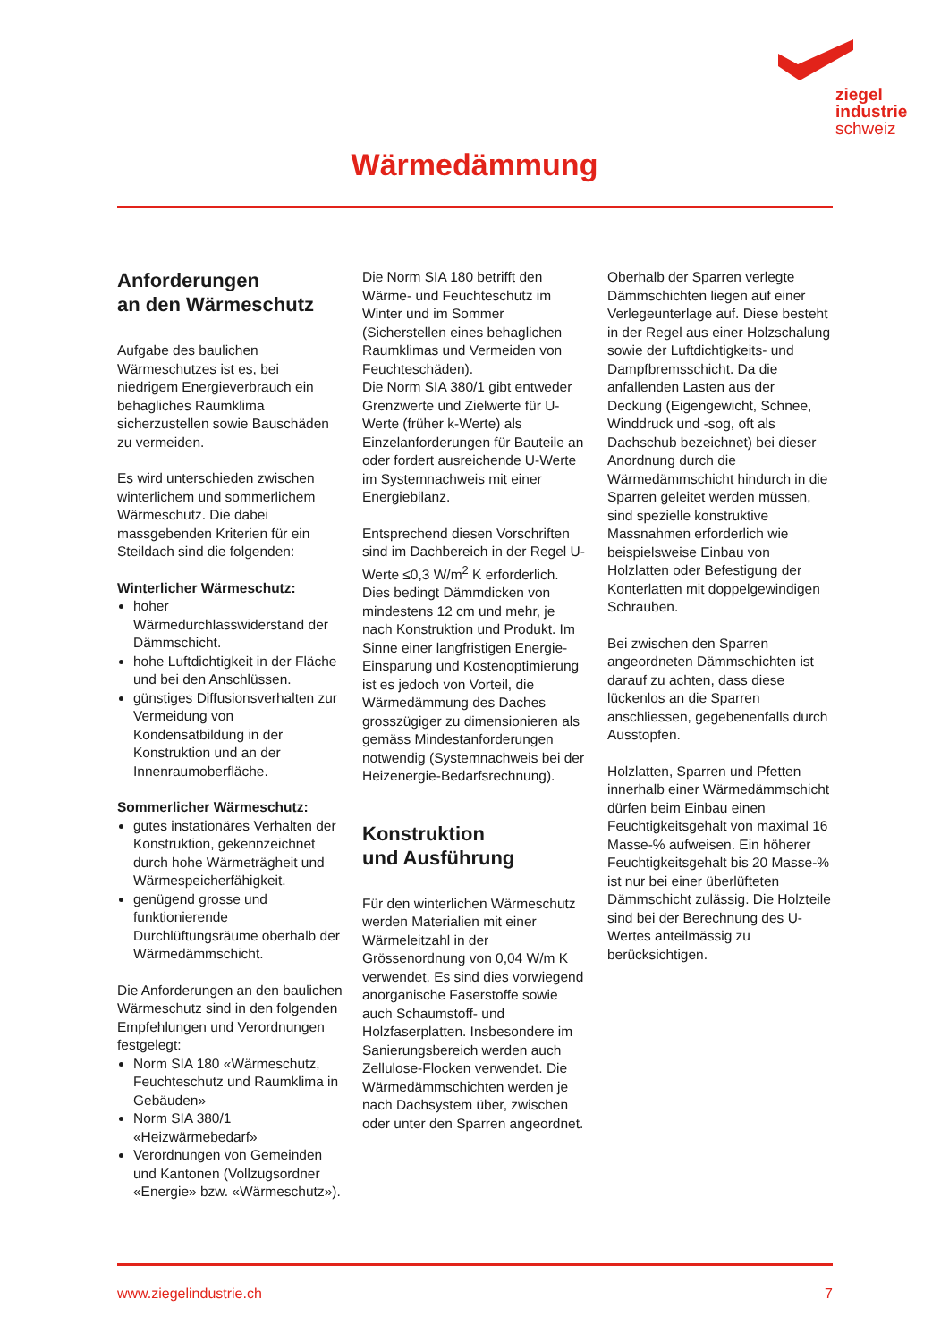ziegel
industrie
schweiz
Wärmedämmung
Anforderungen
an den Wärmeschutz
Aufgabe des baulichen Wärmeschutzes ist es, bei niedrigem Energieverbrauch ein behagliches Raumklima sicherzustellen sowie Bauschäden zu vermeiden.
Es wird unterschieden zwischen winterlichem und sommerlichem Wärmeschutz. Die dabei massgebenden Kriterien für ein Steildach sind die folgenden:
Winterlicher Wärmeschutz:
hoher Wärmedurchlasswiderstand der Dämmschicht.
hohe Luftdichtigkeit in der Fläche und bei den Anschlüssen.
günstiges Diffusionsverhalten zur Vermeidung von Kondensatbildung in der Konstruktion und an der Innenraumoberfläche.
Sommerlicher Wärmeschutz:
gutes instationäres Verhalten der Konstruktion, gekennzeichnet durch hohe Wärmeträgheit und Wärmespeicherfähigkeit.
genügend grosse und funktionierende Durchlüftungsräume oberhalb der Wärmedämmschicht.
Die Anforderungen an den baulichen Wärmeschutz sind in den folgenden Empfehlungen und Verordnungen festgelegt:
Norm SIA 180 «Wärmeschutz, Feuchteschutz und Raumklima in Gebäuden»
Norm SIA 380/1 «Heizwärmebedarf»
Verordnungen von Gemeinden und Kantonen (Vollzugsordner «Energie» bzw. «Wärmeschutz»).
Die Norm SIA 180 betrifft den Wärme- und Feuchteschutz im Winter und im Sommer (Sicherstellen eines behaglichen Raumklimas und Vermeiden von Feuchteschäden).
Die Norm SIA 380/1 gibt entweder Grenzwerte und Zielwerte für U-Werte (früher k-Werte) als Einzelanforderungen für Bauteile an oder fordert ausreichende U-Werte im Systemnachweis mit einer Energiebilanz.
Entsprechend diesen Vorschriften sind im Dachbereich in der Regel U-Werte ≤0,3 W/m<sup>2</sup> K erforderlich. Dies bedingt Dämmdicken von mindestens 12 cm und mehr, je nach Konstruktion und Produkt. Im Sinne einer langfristigen Energie-Einsparung und Kostenoptimierung ist es jedoch von Vorteil, die Wärmedämmung des Daches grosszügiger zu dimensionieren als gemäss Mindestanforderungen notwendig (Systemnachweis bei der Heizenergie-Bedarfsrechnung).
Konstruktion
und Ausführung
Für den winterlichen Wärmeschutz werden Materialien mit einer Wärmeleitzahl in der Grössenordnung von 0,04 W/m K verwendet. Es sind dies vorwiegend anorganische Faserstoffe sowie auch Schaumstoff- und Holzfaserplatten. Insbesondere im Sanierungsbereich werden auch Zellulose-Flocken verwendet. Die Wärmedämmschichten werden je nach Dachsystem über, zwischen oder unter den Sparren angeordnet.
Oberhalb der Sparren verlegte Dämmschichten liegen auf einer Verlegeunterlage auf. Diese besteht in der Regel aus einer Holzschalung sowie der Luftdichtigkeits- und Dampfbremsschicht. Da die anfallenden Lasten aus der Deckung (Eigengewicht, Schnee, Winddruck und -sog, oft als Dachschub bezeichnet) bei dieser Anordnung durch die Wärmedämmschicht hindurch in die Sparren geleitet werden müssen, sind spezielle konstruktive Massnahmen erforderlich wie beispielsweise Einbau von Holzlatten oder Befestigung der Konterlatten mit doppelgewindigen Schrauben.
Bei zwischen den Sparren angeordneten Dämmschichten ist darauf zu achten, dass diese lückenlos an die Sparren anschliessen, gegebenenfalls durch Ausstopfen.
Holzlatten, Sparren und Pfetten innerhalb einer Wärmedämmschicht dürfen beim Einbau einen Feuchtigkeitsgehalt von maximal 16 Masse-% aufweisen. Ein höherer Feuchtigkeitsgehalt bis 20 Masse-% ist nur bei einer überlüfteten Dämmschicht zulässig. Die Holzteile sind bei der Berechnung des U-Wertes anteilmässig zu berücksichtigen.
www.ziegelindustrie.ch 7